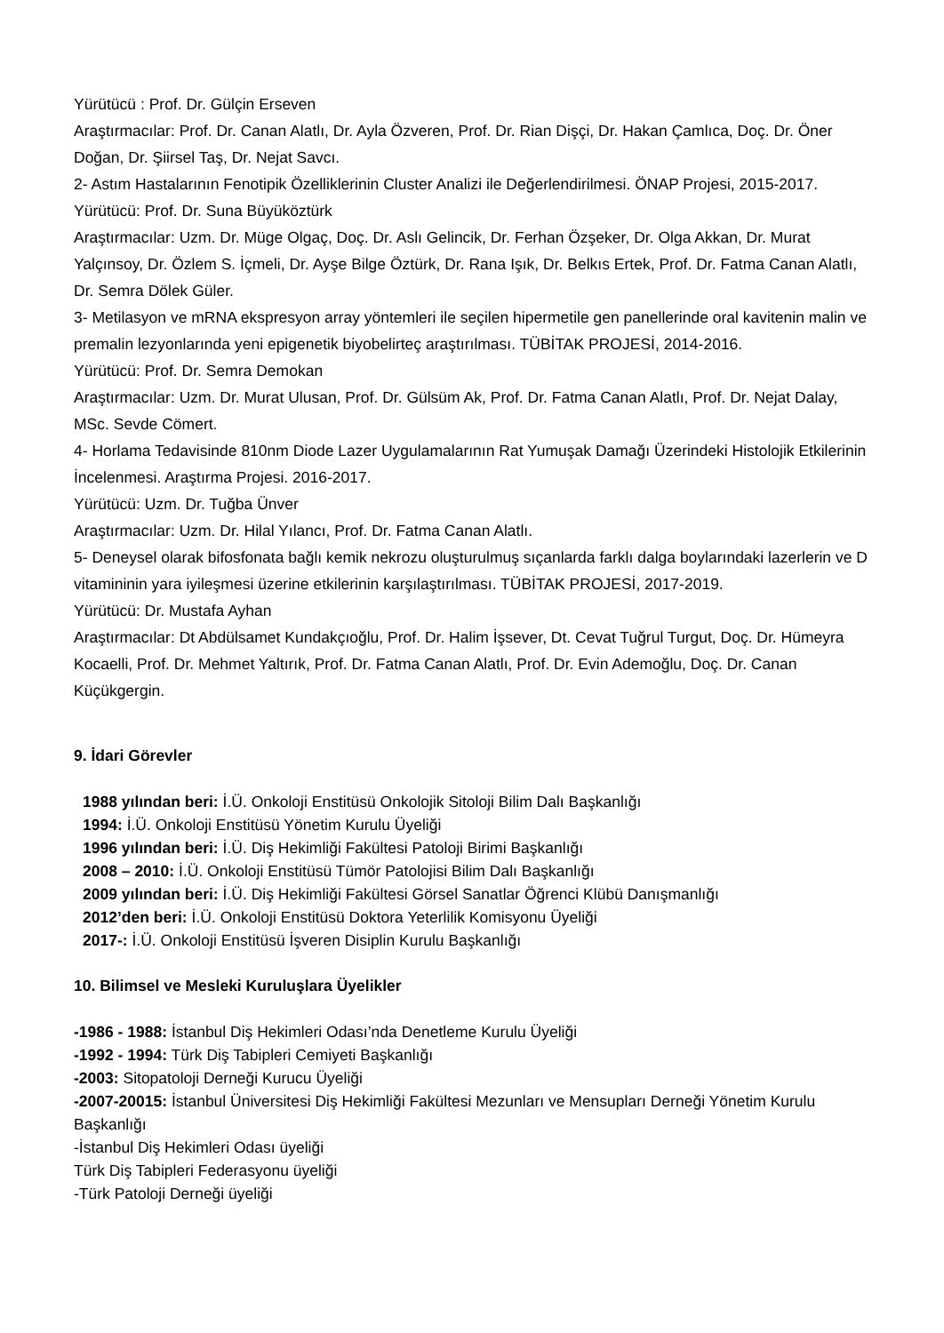Yürütücü : Prof. Dr. Gülçin Erseven
Araştırmacılar: Prof. Dr. Canan Alatlı, Dr. Ayla Özveren, Prof. Dr. Rian Dişçi, Dr. Hakan Çamlıca, Doç. Dr. Öner Doğan, Dr. Şiirsel Taş, Dr. Nejat Savcı.
2- Astım Hastalarının Fenotipik Özelliklerinin Cluster Analizi ile Değerlendirilmesi. ÖNAP Projesi, 2015-2017.
Yürütücü: Prof. Dr. Suna Büyüköztürk
Araştırmacılar: Uzm. Dr. Müge Olgaç, Doç. Dr. Aslı Gelincik, Dr. Ferhan Özşeker, Dr. Olga Akkan, Dr. Murat Yalçınsoy, Dr. Özlem S. İçmeli, Dr. Ayşe Bilge Öztürk, Dr. Rana Işık, Dr. Belkıs Ertek, Prof. Dr. Fatma Canan Alatlı, Dr. Semra Dölek Güler.
3- Metilasyon ve mRNA ekspresyon array yöntemleri ile seçilen hipermetile gen panellerinde oral kavitenin malin ve premalin lezyonlarında yeni epigenetik biyobelirteç araştırılması. TÜBİTAK PROJESİ, 2014-2016.
Yürütücü: Prof. Dr. Semra Demokan
Araştırmacılar: Uzm. Dr. Murat Ulusan, Prof. Dr. Gülsüm Ak, Prof. Dr. Fatma Canan Alatlı, Prof. Dr. Nejat Dalay, MSc. Sevde Cömert.
4- Horlama Tedavisinde 810nm Diode Lazer Uygulamalarının Rat Yumuşak Damağı Üzerindeki Histolojik Etkilerinin İncelenmesi. Araştırma Projesi. 2016-2017.
Yürütücü: Uzm. Dr. Tuğba Ünver
Araştırmacılar: Uzm. Dr. Hilal Yılancı, Prof. Dr. Fatma Canan Alatlı.
5- Deneysel olarak bifosfonata bağlı kemik nekrozu oluşturulmuş sıçanlarda farklı dalga boylarındaki lazerlerin ve D vitamininin yara iyileşmesi üzerine etkilerinin karşılaştırılması. TÜBİTAK PROJESİ, 2017-2019.
Yürütücü: Dr. Mustafa Ayhan
Araştırmacılar: Dt Abdülsamet Kundakçıoğlu, Prof. Dr. Halim İşsever, Dt. Cevat Tuğrul Turgut, Doç. Dr. Hümeyra Kocaelli, Prof. Dr. Mehmet Yaltırık, Prof. Dr. Fatma Canan Alatlı, Prof. Dr. Evin Ademoğlu, Doç. Dr. Canan Küçükgergin.
9. İdari Görevler
1988 yılından beri: İ.Ü. Onkoloji Enstitüsü Onkolojik Sitoloji Bilim Dalı Başkanlığı
1994: İ.Ü. Onkoloji Enstitüsü Yönetim Kurulu Üyeliği
1996 yılından beri: İ.Ü. Diş Hekimliği Fakültesi Patoloji Birimi Başkanlığı
2008 – 2010: İ.Ü. Onkoloji Enstitüsü Tümör Patolojisi Bilim Dalı Başkanlığı
2009 yılından beri: İ.Ü. Diş Hekimliği Fakültesi Görsel Sanatlar Öğrenci Klübü Danışmanlığı
2012’den beri: İ.Ü. Onkoloji Enstitüsü Doktora Yeterlilik Komisyonu Üyeliği
2017-: İ.Ü. Onkoloji Enstitüsü İşveren Disiplin Kurulu Başkanlığı
10. Bilimsel ve Mesleki Kuruluşlara Üyelikler
-1986 - 1988: İstanbul Diş Hekimleri Odası’nda Denetleme Kurulu Üyeliği
-1992 - 1994: Türk Diş Tabipleri Cemiyeti Başkanlığı
-2003: Sitopatoloji Derneği Kurucu Üyeliği
-2007-20015: İstanbul Üniversitesi Diş Hekimliği Fakültesi Mezunları ve Mensupları Derneği Yönetim Kurulu Başkanlığı
-İstanbul Diş Hekimleri Odası üyeliği
Türk Diş Tabipleri Federasyonu üyeliği
-Türk Patoloji Derneği üyeliği